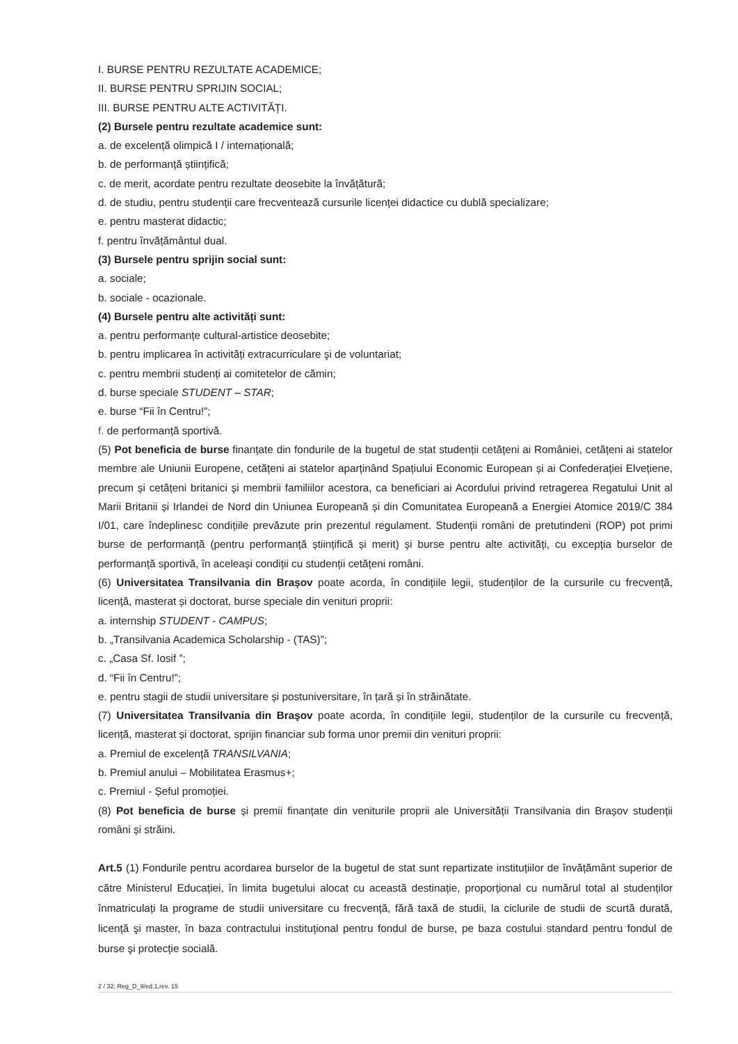I. BURSE PENTRU REZULTATE ACADEMICE;
II. BURSE PENTRU SPRIJIN SOCIAL;
III. BURSE PENTRU ALTE ACTIVITĂȚI.
(2) Bursele pentru rezultate academice sunt:
a. de excelență olimpică I / internațională;
b. de performanță științifică;
c. de merit, acordate pentru rezultate deosebite la învățătură;
d. de studiu, pentru studenții care frecventează cursurile licenței didactice cu dublă specializare;
e. pentru masterat didactic;
f. pentru învățământul dual.
(3) Bursele pentru sprijin social sunt:
a. sociale;
b. sociale - ocazionale.
(4) Bursele pentru alte activități sunt:
a. pentru performanțe cultural-artistice deosebite;
b. pentru implicarea în activități extracurriculare şi de voluntariat;
c. pentru membrii studenți ai comitetelor de cămin;
d. burse speciale STUDENT – STAR;
e. burse “Fii în Centru!”;
f. de performanță sportivă.
(5) Pot beneficia de burse finanțate din fondurile de la bugetul de stat studenții cetățeni ai României, cetățeni ai statelor membre ale Uniunii Europene, cetățeni ai statelor aparținând Spațiului Economic European și ai Confederației Elvețiene, precum și cetățeni britanici și membrii familiilor acestora, ca beneficiari ai Acordului privind retragerea Regatului Unit al Marii Britanii și Irlandei de Nord din Uniunea Europeană și din Comunitatea Europeană a Energiei Atomice 2019/C 384 I/01, care îndeplinesc condițiile prevăzute prin prezentul regulament. Studenții români de pretutindeni (ROP) pot primi burse de performanță (pentru performanță științifică și merit) și burse pentru alte activități, cu excepția burselor de performanță sportivă, în aceleași condiții cu studenții cetățeni români.
(6) Universitatea Transilvania din Brașov poate acorda, în condițiile legii, studenților de la cursurile cu frecvență, licență, masterat și doctorat, burse speciale din venituri proprii:
a. internship STUDENT - CAMPUS;
b. „Transilvania Academica Scholarship - (TAS)”;
c. „Casa Sf. Iosif ”;
d. “Fii în Centru!”;
e. pentru stagii de studii universitare și postuniversitare, în țară și în străinătate.
(7) Universitatea Transilvania din Braşov poate acorda, în condițiile legii, studenților de la cursurile cu frecvență, licență, masterat și doctorat, sprijin financiar sub forma unor premii din venituri proprii:
a. Premiul de excelență TRANSILVANIA;
b. Premiul anului – Mobilitatea Erasmus+;
c. Premiul - Șeful promoției.
(8) Pot beneficia de burse și premii finanțate din veniturile proprii ale Universității Transilvania din Brașov studenții români și străini.
Art.5 (1) Fondurile pentru acordarea burselor de la bugetul de stat sunt repartizate instituțiilor de învățământ superior de către Ministerul Educației, în limita bugetului alocat cu această destinație, proporțional cu numărul total al studenților înmatriculați la programe de studii universitare cu frecvență, fără taxă de studii, la ciclurile de studii de scurtă durată, licență şi master, în baza contractului instituțional pentru fondul de burse, pe baza costului standard pentru fondul de burse şi protecție socială.
2 / 32; Reg_D_9/ed.1,rev. 15